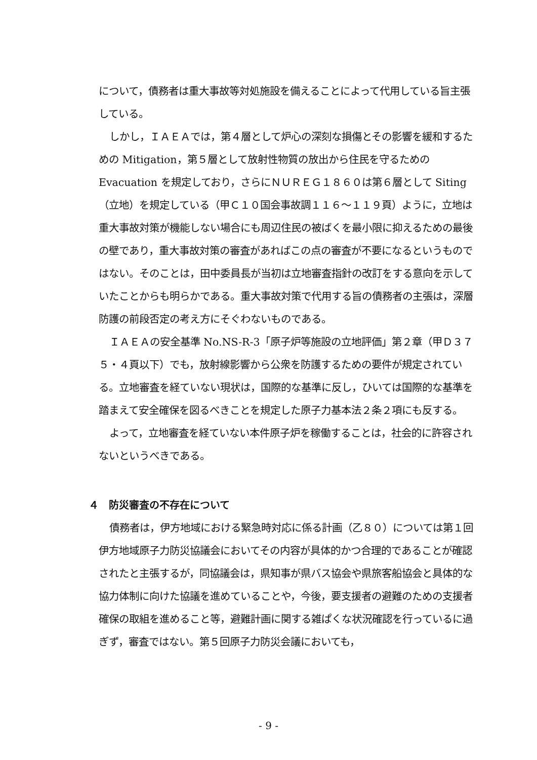について，債務者は重大事故等対処施設を備えることによって代用している旨主張している。
しかし，ＩＡＥＡでは，第４層として炉心の深刻な損傷とその影響を緩和するための Mitigation，第５層として放射性物質の放出から住民を守るための Evacuation を規定しており，さらにＮＵＲＥＧ１８６０は第６層として Siting（立地）を規定している（甲Ｃ１０国会事故調１１６～１１９頁）ように，立地は重大事故対策が機能しない場合にも周辺住民の被ばくを最小限に抑えるための最後の壁であり，重大事故対策の審査があればこの点の審査が不要になるというものではない。そのことは，田中委員長が当初は立地審査指針の改訂をする意向を示していたことからも明らかである。重大事故対策で代用する旨の債務者の主張は，深層防護の前段否定の考え方にそぐわないものである。
ＩＡＥＡの安全基準 No.NS-R-3「原子炉等施設の立地評価」第２章（甲Ｄ３７５・４頁以下）でも，放射線影響から公衆を防護するための要件が規定されている。立地審査を経ていない現状は，国際的な基準に反し，ひいては国際的な基準を踏まえて安全確保を図るべきことを規定した原子力基本法２条２項にも反する。
よって，立地審査を経ていない本件原子炉を稼働することは，社会的に許容されないというべきである。
４　防災審査の不存在について
債務者は，伊方地域における緊急時対応に係る計画（乙８０）については第１回伊方地域原子力防災協議会においてその内容が具体的かつ合理的であることが確認されたと主張するが，同協議会は，県知事が県バス協会や県旅客船協会と具体的な協力体制に向けた協議を進めていることや，今後，要支援者の避難のための支援者確保の取組を進めること等，避難計画に関する雑ぱくな状況確認を行っているに過ぎず，審査ではない。第５回原子力防災会議においても，
- 9 -